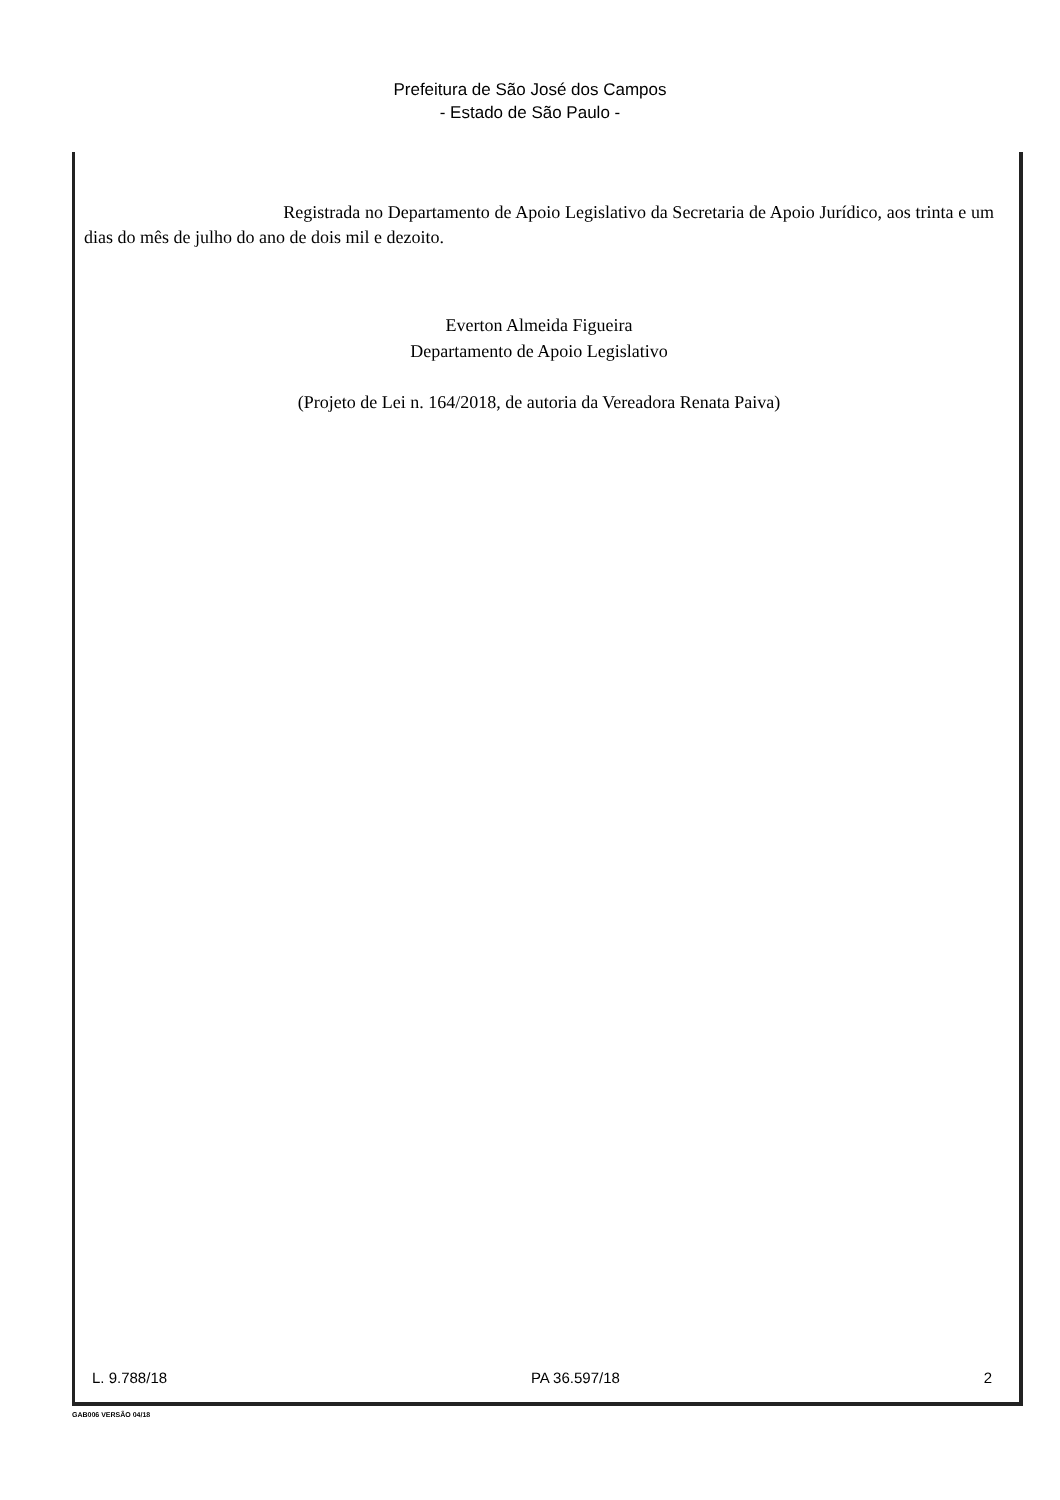Prefeitura de São José dos Campos
- Estado de São Paulo -
Registrada no Departamento de Apoio Legislativo da Secretaria de Apoio Jurídico, aos trinta e um dias do mês de julho do ano de dois mil e dezoito.
Everton Almeida Figueira
Departamento de Apoio Legislativo
(Projeto de Lei n. 164/2018, de autoria da Vereadora Renata Paiva)
L. 9.788/18 PA 36.597/18 2
GAB006 VERSÃO 04/18